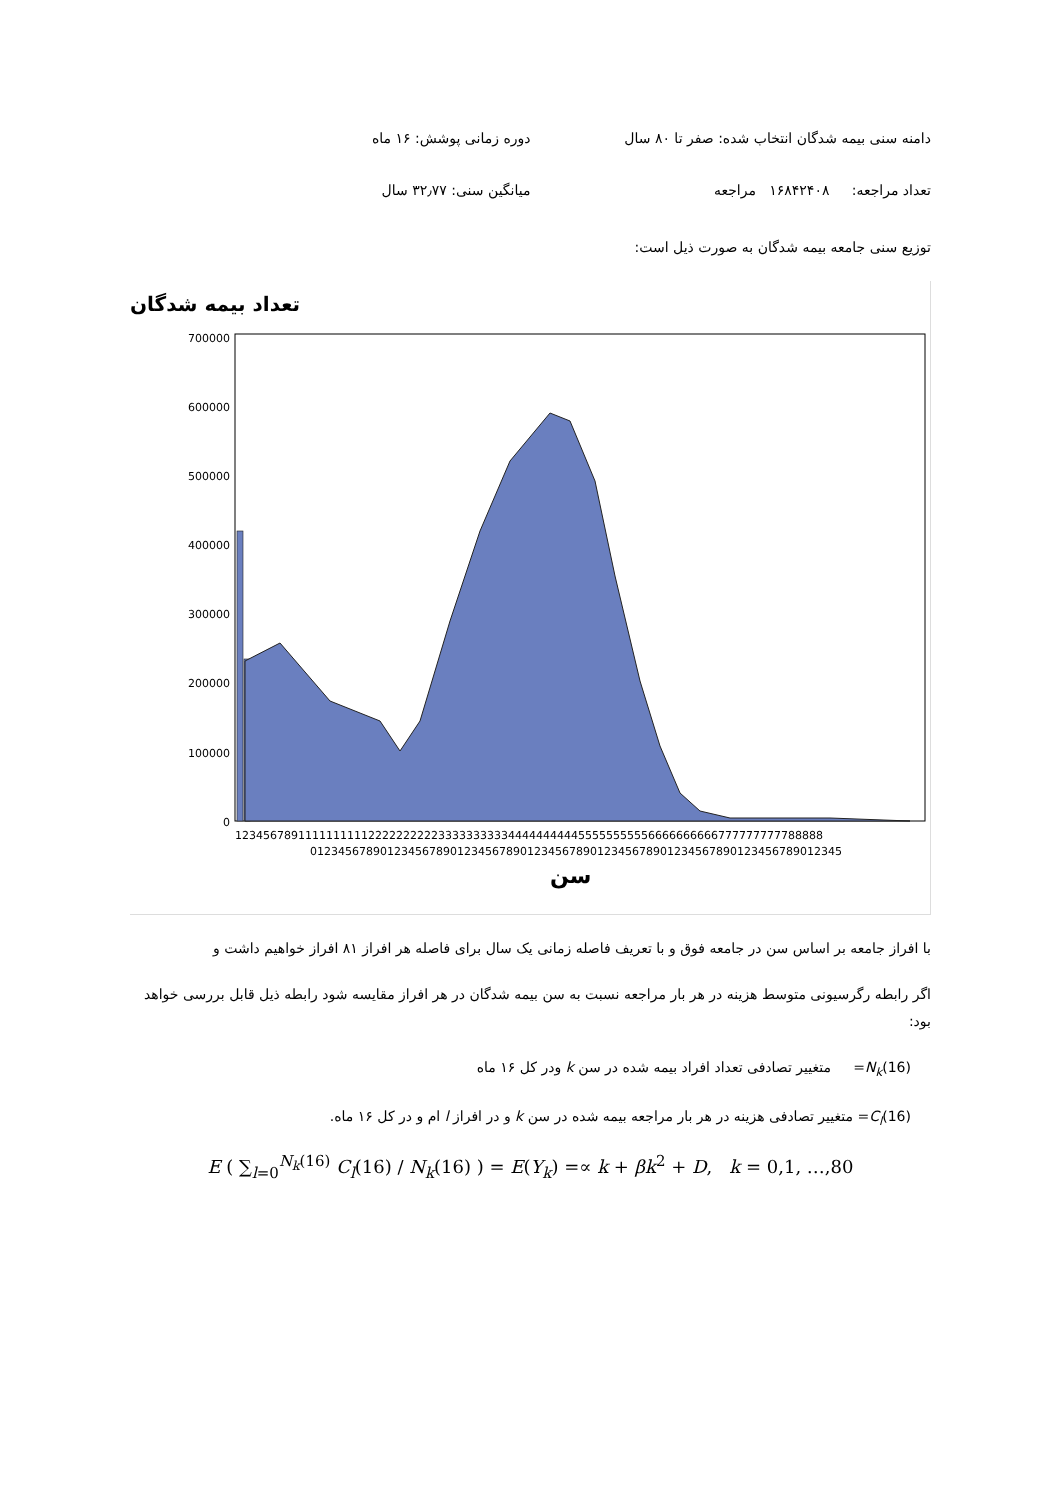دامنه سنی بیمه شدگان انتخاب شده: صفر تا ۸۰ سال
دوره زمانی پوشش: ۱۶ ماه
تعداد مراجعه: ۱۶۸۴۲۴۰۸ مراجعه
میانگین سنی: ۳۲٫۷۷ سال
توزیع سنی جامعه بیمه شدگان به صورت ذیل است:
تعداد بیمه شدگان
0
100000
200000
300000
400000
500000
600000
700000
123456789111111111122222222223333333333444444444455555555556666666666777777777788888
0123456789012345678901234567890123456789012345678901234567890123456789012345
سن
با افراز جامعه بر اساس سن در جامعه فوق و با تعریف فاصله زمانی یک سال برای فاصله هر افراز ۸۱ افراز خواهیم داشت و
اگر رابطه رگرسیونی متوسط هزینه در هر بار مراجعه نسبت به سن بیمه شدگان در هر افراز مقایسه شود رابطه ذیل قابل بررسی خواهد بود:
N<sub>k</sub>(16)= متغییر تصادفی تعداد افراد بیمه شده در سن k ودر کل ۱۶ ماه
C<sub>l</sub>(16)= متغییر تصادفی هزینه در هر بار مراجعه بیمه شده در سن k و در افراز l ام و در کل ۱۶ ماه.
E ( ∑<sub>l=0</sub><sup>N<sub>k</sub>(16)</sup> C<sub>l</sub>(16) / N<sub>k</sub>(16) ) = E(Y<sub>k</sub>) =∝ k + βk<sup>2</sup> + D, k = 0,1, …,80